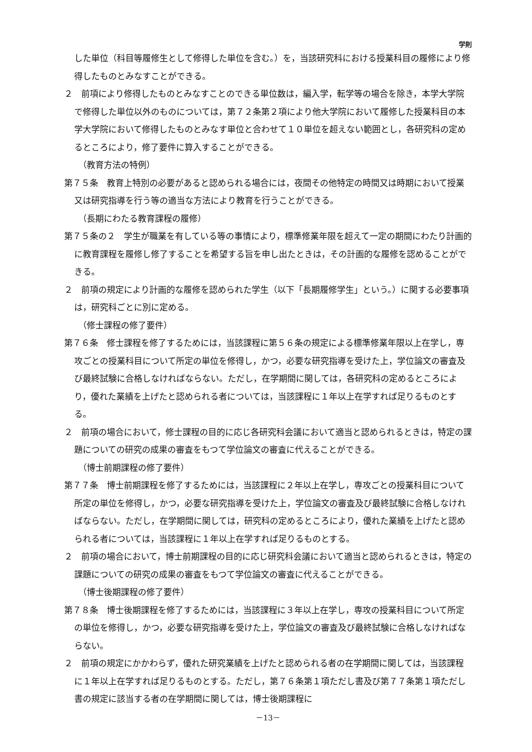学則
した単位（科目等履修生として修得した単位を含む。）を，当該研究科における授業科目の履修により修得したものとみなすことができる。
２　前項により修得したものとみなすことのできる単位数は，編入学，転学等の場合を除き，本学大学院で修得した単位以外のものについては，第７２条第２項により他大学院において履修した授業科目の本学大学院において修得したものとみなす単位と合わせて１０単位を超えない範囲とし，各研究科の定めるところにより，修了要件に算入することができる。
（教育方法の特例）
第７５条　教育上特別の必要があると認められる場合には，夜間その他特定の時間又は時期において授業又は研究指導を行う等の適当な方法により教育を行うことができる。
（長期にわたる教育課程の履修）
第７５条の２　学生が職業を有している等の事情により，標準修業年限を超えて一定の期間にわたり計画的に教育課程を履修し修了することを希望する旨を申し出たときは，その計画的な履修を認めることができる。
２　前項の規定により計画的な履修を認められた学生（以下「長期履修学生」という。）に関する必要事項は，研究科ごとに別に定める。
（修士課程の修了要件）
第７６条　修士課程を修了するためには，当該課程に第５６条の規定による標準修業年限以上在学し，専攻ごとの授業科目について所定の単位を修得し，かつ，必要な研究指導を受けた上，学位論文の審査及び最終試験に合格しなければならない。ただし，在学期間に関しては，各研究科の定めるところにより，優れた業績を上げたと認められる者については，当該課程に１年以上在学すれば足りるものとする。
２　前項の場合において，修士課程の目的に応じ各研究科会議において適当と認められるときは，特定の課題についての研究の成果の審査をもつて学位論文の審査に代えることができる。
（博士前期課程の修了要件）
第７７条　博士前期課程を修了するためには，当該課程に２年以上在学し，専攻ごとの授業科目について所定の単位を修得し，かつ，必要な研究指導を受けた上，学位論文の審査及び最終試験に合格しなければならない。ただし，在学期間に関しては，研究科の定めるところにより，優れた業績を上げたと認められる者については，当該課程に１年以上在学すれば足りるものとする。
２　前項の場合において，博士前期課程の目的に応じ研究科会議において適当と認められるときは，特定の課題についての研究の成果の審査をもつて学位論文の審査に代えることができる。
（博士後期課程の修了要件）
第７８条　博士後期課程を修了するためには，当該課程に３年以上在学し，専攻の授業科目について所定の単位を修得し，かつ，必要な研究指導を受けた上，学位論文の審査及び最終試験に合格しなければならない。
２　前項の規定にかかわらず，優れた研究業績を上げたと認められる者の在学期間に関しては，当該課程に１年以上在学すれば足りるものとする。ただし，第７６条第１項ただし書及び第７７条第１項ただし書の規定に該当する者の在学期間に関しては，博士後期課程に
－13－